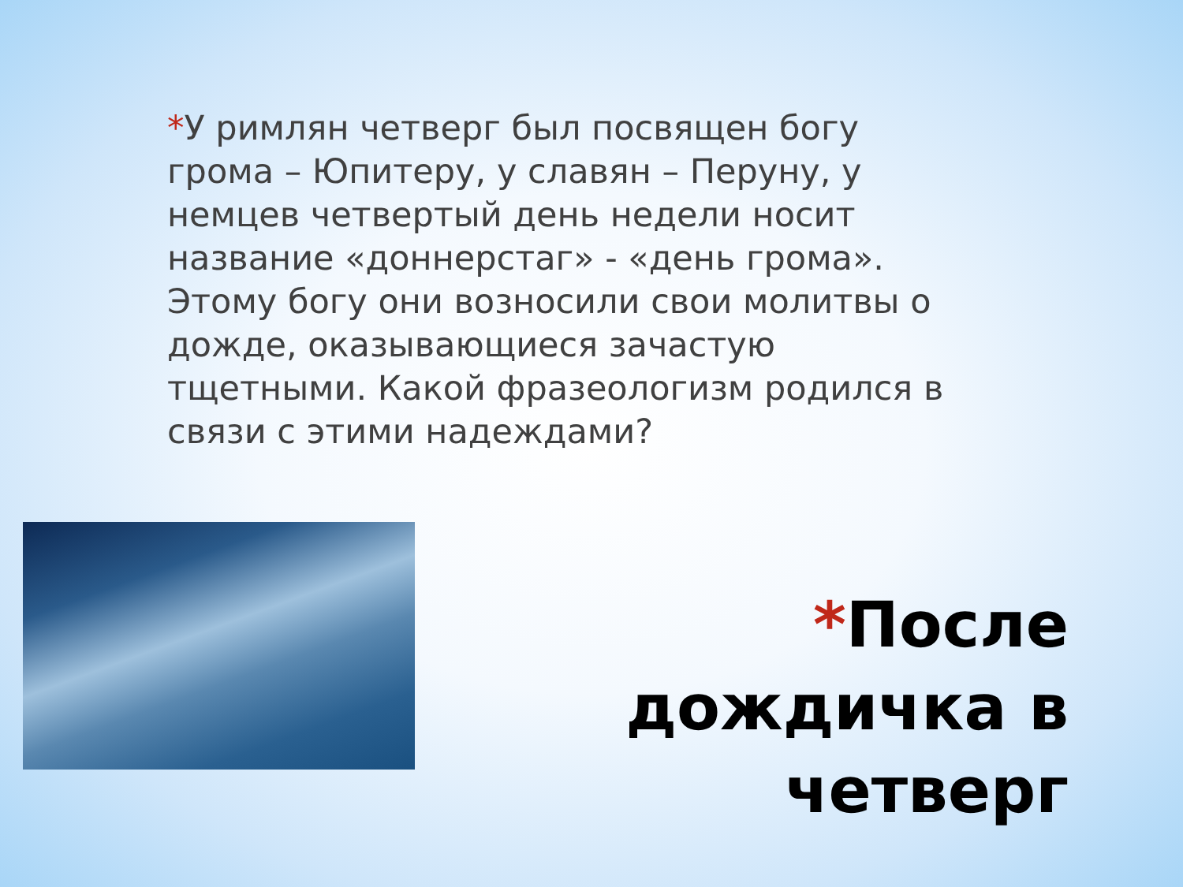*У римлян четверг был посвящен богу грома – Юпитеру, у славян – Перуну, у немцев четвертый день недели носит название «доннерстаг» - «день грома». Этому богу они возносили свои молитвы о дожде, оказывающиеся зачастую тщетными. Какой фразеологизм родился в связи с этими надеждами?
*После дождичка в четверг